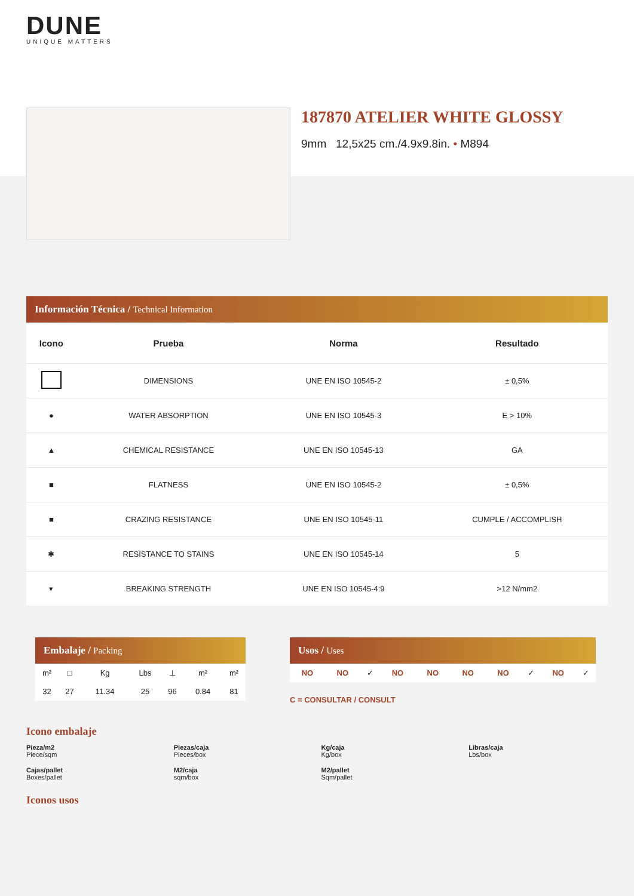DUNE
UNIQUE MATTERS
187870 ATELIER WHITE GLOSSY
9mm 12,5x25 cm./4.9x9.8in. • M894
Información Técnica / Technical Information
| Icono | Prueba | Norma | Resultado |
| --- | --- | --- | --- |
| | DIMENSIONS | UNE EN ISO 10545-2 | ± 0,5% |
| ● | WATER ABSORPTION | UNE EN ISO 10545-3 | E > 10% |
| ▲ | CHEMICAL RESISTANCE | UNE EN ISO 10545-13 | GA |
| ■ | FLATNESS | UNE EN ISO 10545-2 | ± 0,5% |
| ■ | CRAZING RESISTANCE | UNE EN ISO 10545-11 | CUMPLE / ACCOMPLISH |
| ✱ | RESISTANCE TO STAINS | UNE EN ISO 10545-14 | 5 |
| ▾ | BREAKING STRENGTH | UNE EN ISO 10545-4:9 | >12 N/mm2 |
Embalaje / Packing
| m² | □ | Kg | Lbs | ⊥ | m² | m² |
| 32 | 27 | 11.34 | 25 | 96 | 0.84 | 81 |
Usos / Uses
| NO | NO | ✓ | NO | NO | NO | NO | ✓ | NO | ✓ |
C = CONSULTAR / CONSULT
Icono embalaje
Pieza/m2
Piece/sqm
Piezas/caja
Pieces/box
Kg/caja
Kg/box
Libras/caja
Lbs/box
Cajas/pallet
Boxes/pallet
M2/caja
sqm/box
M2/pallet
Sqm/pallet
Iconos usos